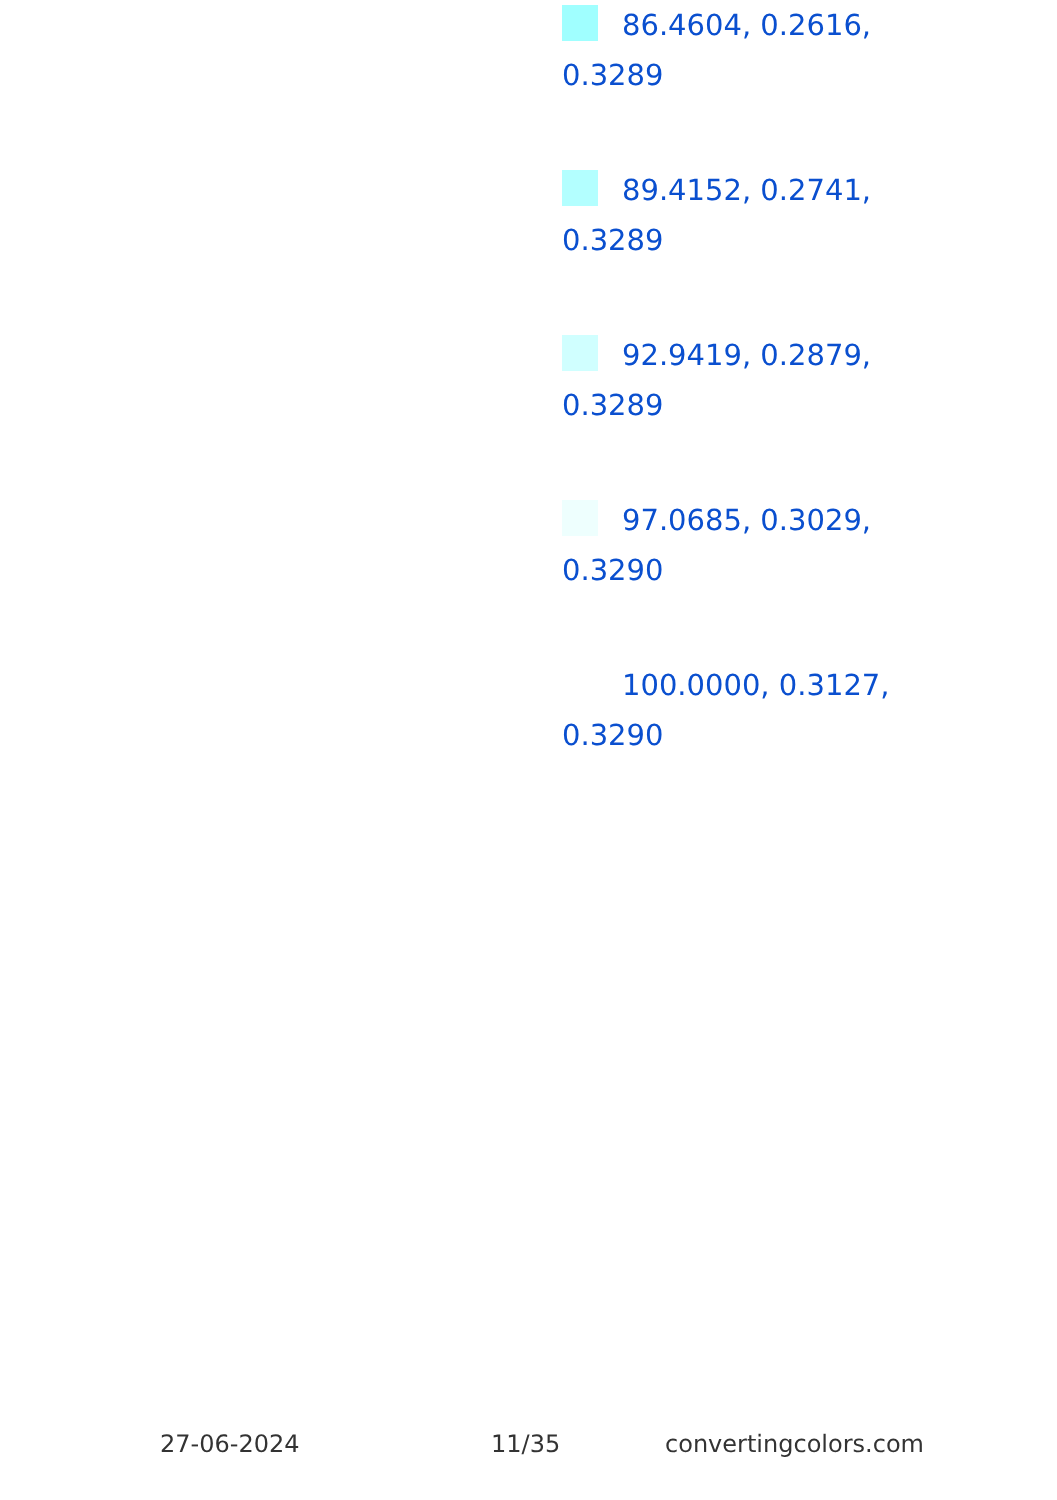86.4604, 0.2616, 0.3289
89.4152, 0.2741, 0.3289
92.9419, 0.2879, 0.3289
97.0685, 0.3029, 0.3290
100.0000, 0.3127, 0.3290
27-06-2024 11/35 convertingcolors.com